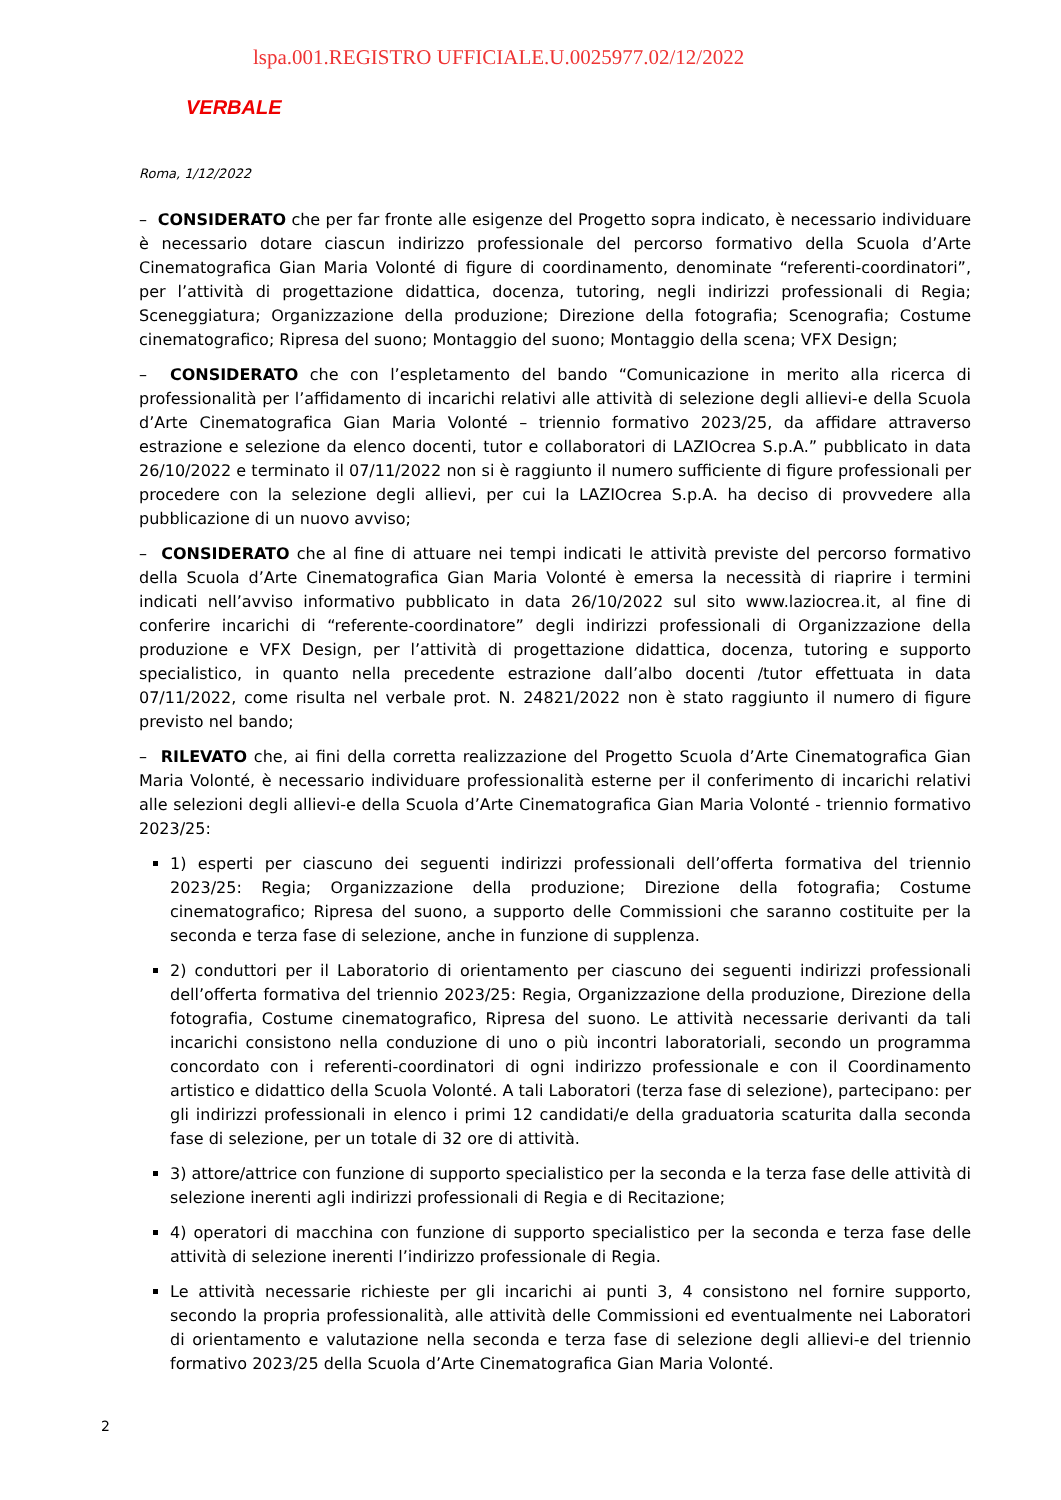lspa.001.REGISTRO UFFICIALE.U.0025977.02/12/2022
VERBALE
Roma, 1/12/2022
– CONSIDERATO che per far fronte alle esigenze del Progetto sopra indicato, è necessario individuare è necessario dotare ciascun indirizzo professionale del percorso formativo della Scuola d’Arte Cinematografica Gian Maria Volonté di figure di coordinamento, denominate “referenti-coordinatori”, per l’attività di progettazione didattica, docenza, tutoring, negli indirizzi professionali di Regia; Sceneggiatura; Organizzazione della produzione; Direzione della fotografia; Scenografia; Costume cinematografico; Ripresa del suono; Montaggio del suono; Montaggio della scena; VFX Design;
– CONSIDERATO che con l’espletamento del bando “Comunicazione in merito alla ricerca di professionalità per l’affidamento di incarichi relativi alle attività di selezione degli allievi-e della Scuola d’Arte Cinematografica Gian Maria Volonté – triennio formativo 2023/25, da affidare attraverso estrazione e selezione da elenco docenti, tutor e collaboratori di LAZIOcrea S.p.A.” pubblicato in data 26/10/2022 e terminato il 07/11/2022 non si è raggiunto il numero sufficiente di figure professionali per procedere con la selezione degli allievi, per cui la LAZIOcrea S.p.A. ha deciso di provvedere alla pubblicazione di un nuovo avviso;
– CONSIDERATO che al fine di attuare nei tempi indicati le attività previste del percorso formativo della Scuola d’Arte Cinematografica Gian Maria Volonté è emersa la necessità di riaprire i termini indicati nell’avviso informativo pubblicato in data 26/10/2022 sul sito www.laziocrea.it, al fine di conferire incarichi di “referente-coordinatore” degli indirizzi professionali di Organizzazione della produzione e VFX Design, per l’attività di progettazione didattica, docenza, tutoring e supporto specialistico, in quanto nella precedente estrazione dall’albo docenti /tutor effettuata in data 07/11/2022, come risulta nel verbale prot. N. 24821/2022 non è stato raggiunto il numero di figure previsto nel bando;
– RILEVATO che, ai fini della corretta realizzazione del Progetto Scuola d’Arte Cinematografica Gian Maria Volonté, è necessario individuare professionalità esterne per il conferimento di incarichi relativi alle selezioni degli allievi-e della Scuola d’Arte Cinematografica Gian Maria Volonté - triennio formativo 2023/25:
1) esperti per ciascuno dei seguenti indirizzi professionali dell’offerta formativa del triennio 2023/25: Regia; Organizzazione della produzione; Direzione della fotografia; Costume cinematografico; Ripresa del suono, a supporto delle Commissioni che saranno costituite per la seconda e terza fase di selezione, anche in funzione di supplenza.
2) conduttori per il Laboratorio di orientamento per ciascuno dei seguenti indirizzi professionali dell’offerta formativa del triennio 2023/25: Regia, Organizzazione della produzione, Direzione della fotografia, Costume cinematografico, Ripresa del suono. Le attività necessarie derivanti da tali incarichi consistono nella conduzione di uno o più incontri laboratoriali, secondo un programma concordato con i referenti-coordinatori di ogni indirizzo professionale e con il Coordinamento artistico e didattico della Scuola Volonté. A tali Laboratori (terza fase di selezione), partecipano: per gli indirizzi professionali in elenco i primi 12 candidati/e della graduatoria scaturita dalla seconda fase di selezione, per un totale di 32 ore di attività.
3) attore/attrice con funzione di supporto specialistico per la seconda e la terza fase delle attività di selezione inerenti agli indirizzi professionali di Regia e di Recitazione;
4) operatori di macchina con funzione di supporto specialistico per la seconda e terza fase delle attività di selezione inerenti l’indirizzo professionale di Regia.
Le attività necessarie richieste per gli incarichi ai punti 3, 4 consistono nel fornire supporto, secondo la propria professionalità, alle attività delle Commissioni ed eventualmente nei Laboratori di orientamento e valutazione nella seconda e terza fase di selezione degli allievi-e del triennio formativo 2023/25 della Scuola d’Arte Cinematografica Gian Maria Volonté.
2